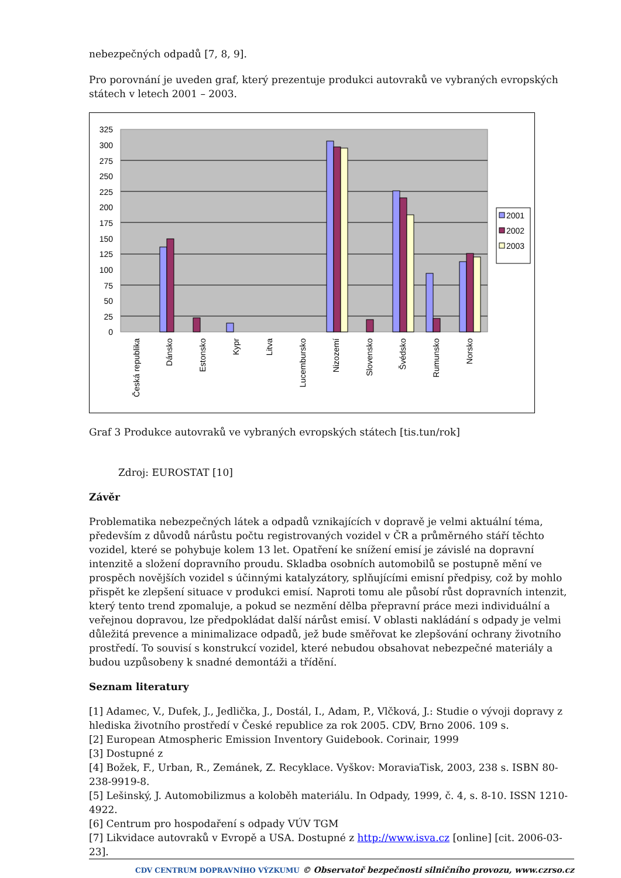nebezpečných odpadů [7, 8, 9].
Pro porovnání je uveden graf, který prezentuje produkci autovraků ve vybraných evropských státech v letech 2001 – 2003.
325
300
275
250
225
200
175
150
125
100
75
50
25
0
2001
2002
2003
Česká republika
Dánsko
Estonsko
Kypr
Litva
Lucembursko
Nizozemí
Slovensko
Švédsko
Rumunsko
Norsko
Graf 3 Produkce autovraků ve vybraných evropských státech [tis.tun/rok]
Zdroj: EUROSTAT [10]
Závěr
Problematika nebezpečných látek a odpadů vznikajících v dopravě je velmi aktuální téma, především z důvodů nárůstu počtu registrovaných vozidel v ČR a průměrného stáří těchto vozidel, které se pohybuje kolem 13 let. Opatření ke snížení emisí je závislé na dopravní intenzitě a složení dopravního proudu. Skladba osobních automobilů se postupně mění ve prospěch novějších vozidel s účinnými katalyzátory, splňujícími emisní předpisy, což by mohlo přispět ke zlepšení situace v produkci emisí. Naproti tomu ale působí růst dopravních intenzit, který tento trend zpomaluje, a pokud se nezmění dělba přepravní práce mezi individuální a veřejnou dopravou, lze předpokládat další nárůst emisí. V oblasti nakládání s odpady je velmi důležitá prevence a minimalizace odpadů, jež bude směřovat ke zlepšování ochrany životního prostředí. To souvisí s konstrukcí vozidel, které nebudou obsahovat nebezpečné materiály a budou uzpůsobeny k snadné demontáži a třídění.
Seznam literatury
[1] Adamec, V., Dufek, J., Jedlička, J., Dostál, I., Adam, P., Vlčková, J.: Studie o vývoji dopravy z hlediska životního prostředí v České republice za rok 2005. CDV, Brno 2006. 109 s.
[2] European Atmospheric Emission Inventory Guidebook. Corinair, 1999
[3] Dostupné z
[4] Božek, F., Urban, R., Zemánek, Z. Recyklace. Vyškov: MoraviaTisk, 2003, 238 s. ISBN 80-238-9919-8.
[5] Lešinský, J. Automobilizmus a koloběh materiálu. In Odpady, 1999, č. 4, s. 8-10. ISSN 1210-4922.
[6] Centrum pro hospodaření s odpady VÚV TGM
[7] Likvidace autovraků v Evropě a USA. Dostupné z http://www.isva.cz [online] [cit. 2006-03-23].
CDV CENTRUM DOPRAVNÍHO VÝZKUMU © Observatoř bezpečnosti silničního provozu, www.czrso.cz